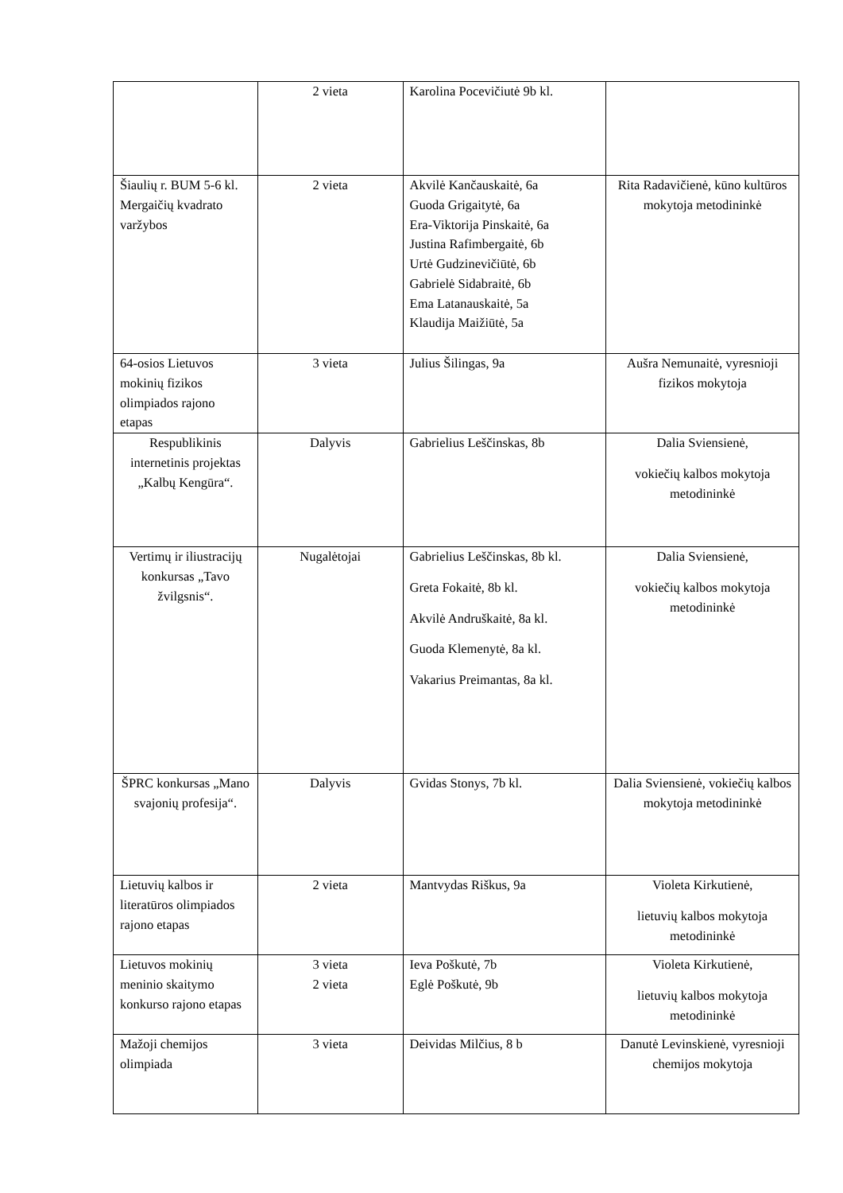| | 2 vieta | Karolina Pocevičiutė 9b kl. | |
| Šiaulių r. BUM 5-6 kl. Mergaičių kvadrato varžybos | 2 vieta | Akvilė Kančauskaitė, 6a Guoda Grigaitytė, 6a Era-Viktorija Pinskaitė, 6a Justina Rafimbergaitė, 6b Urtė Gudzinevičiūtė, 6b Gabrielė Sidabraitė, 6b Ema Latanauskaitė, 5a Klaudija Maižiūtė, 5a | Rita Radavičienė, kūno kultūros mokytoja metodininkė |
| 64-osios Lietuvos mokinių fizikos olimpiados rajono etapas | 3 vieta | Julius Šilingas, 9a | Aušra Nemunaitė, vyresnioji fizikos mokytoja |
| Respublikinis internetinis projektas „Kalbų Kengūra“. | Dalyvis | Gabrielius Leščinskas, 8b | Dalia Sviensienė, vokiečių kalbos mokytoja metodininkė |
| Vertimų ir iliustracijų konkursas „Tavo žvilgsnis“. | Nugalėtojai | Gabrielius Leščinskas, 8b kl. Greta Fokaitė, 8b kl. Akvilė Andruškaitė, 8a kl. Guoda Klemenytė, 8a kl. Vakarius Preimantas, 8a kl. | Dalia Sviensienė, vokiečių kalbos mokytoja metodininkė |
| ŠPRC konkursas „Mano svajonių profesija“. | Dalyvis | Gvidas Stonys, 7b kl. | Dalia Sviensienė, vokiečių kalbos mokytoja metodininkė |
| Lietuvių kalbos ir literatūros olimpiados rajono etapas | 2 vieta | Mantvydas Riškus, 9a | Violeta Kirkutienė, lietuvių kalbos mokytoja metodininkė |
| Lietuvos mokinių meninio skaitymo konkurso rajono etapas | 3 vieta 2 vieta | Ieva Poškutė, 7b Eglė Poškutė, 9b | Violeta Kirkutienė, lietuvių kalbos mokytoja metodininkė |
| Mažoji chemijos olimpiada | 3 vieta | Deividas Milčius, 8 b | Danutė Levinskienė, vyresnioji chemijos mokytoja |